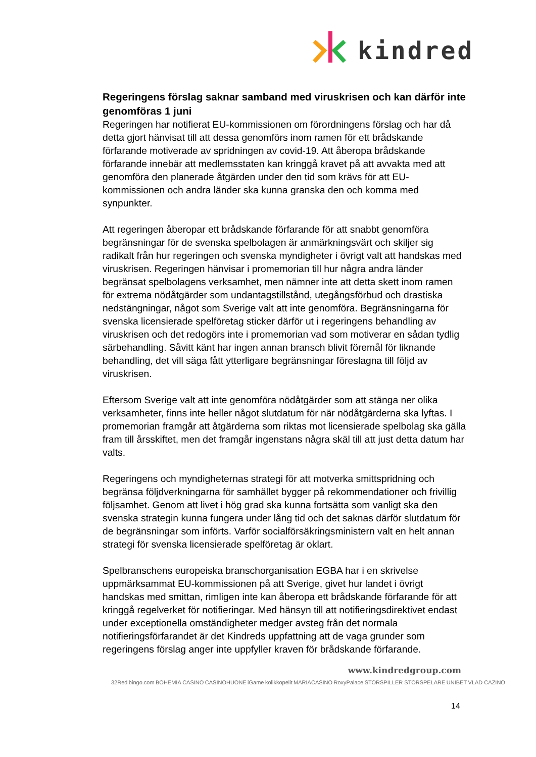kindred
Regeringens förslag saknar samband med viruskrisen och kan därför inte genomföras 1 juni
Regeringen har notifierat EU-kommissionen om förordningens förslag och har då detta gjort hänvisat till att dessa genomförs inom ramen för ett brådskande förfarande motiverade av spridningen av covid-19. Att åberopa brådskande förfarande innebär att medlemsstaten kan kringgå kravet på att avvakta med att genomföra den planerade åtgärden under den tid som krävs för att EU-kommissionen och andra länder ska kunna granska den och komma med synpunkter.
Att regeringen åberopar ett brådskande förfarande för att snabbt genomföra begränsningar för de svenska spelbolagen är anmärkningsvärt och skiljer sig radikalt från hur regeringen och svenska myndigheter i övrigt valt att handskas med viruskrisen. Regeringen hänvisar i promemorian till hur några andra länder begränsat spelbolagens verksamhet, men nämner inte att detta skett inom ramen för extrema nödåtgärder som undantagstillstånd, utegångsförbud och drastiska nedstängningar, något som Sverige valt att inte genomföra. Begränsningarna för svenska licensierade spelföretag sticker därför ut i regeringens behandling av viruskrisen och det redogörs inte i promemorian vad som motiverar en sådan tydlig särbehandling. Såvitt känt har ingen annan bransch blivit föremål för liknande behandling, det vill säga fått ytterligare begränsningar föreslagna till följd av viruskrisen.
Eftersom Sverige valt att inte genomföra nödåtgärder som att stänga ner olika verksamheter, finns inte heller något slutdatum för när nödåtgärderna ska lyftas. I promemorian framgår att åtgärderna som riktas mot licensierade spelbolag ska gälla fram till årsskiftet, men det framgår ingenstans några skäl till att just detta datum har valts.
Regeringens och myndigheternas strategi för att motverka smittspridning och begränsa följdverkningarna för samhället bygger på rekommendationer och frivillig följsamhet. Genom att livet i hög grad ska kunna fortsätta som vanligt ska den svenska strategin kunna fungera under lång tid och det saknas därför slutdatum för de begränsningar som införts. Varför socialförsäkringsministern valt en helt annan strategi för svenska licensierade spelföretag är oklart.
Spelbranschens europeiska branschorganisation EGBA har i en skrivelse uppmärksammat EU-kommissionen på att Sverige, givet hur landet i övrigt handskas med smittan, rimligen inte kan åberopa ett brådskande förfarande för att kringgå regelverket för notifieringar. Med hänsyn till att notifieringsdirektivet endast under exceptionella omständigheter medger avsteg från det normala notifieringsförfarandet är det Kindreds uppfattning att de vaga grunder som regeringens förslag anger inte uppfyller kraven för brådskande förfarande.
www.kindredgroup.com
32Red bingo.com BOHEMIA CASINO CASINOHUONE iGame kolikkopelit MARIACASINO RoxyPalace STORSPILLER STORSPELARE UNIBET VLAD CAZINO
14